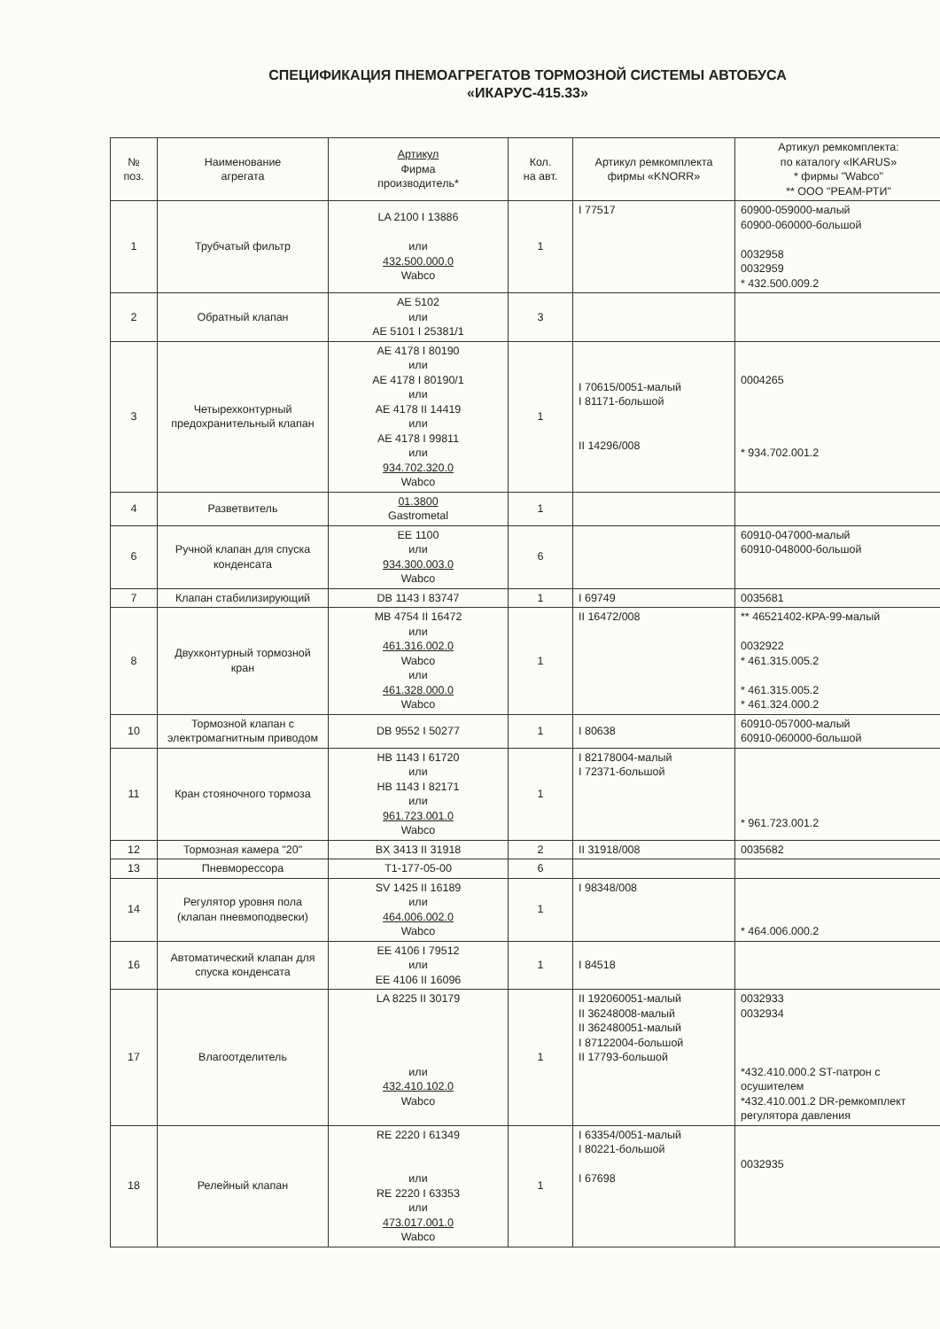СПЕЦИФИКАЦИЯ ПНЕМОАГРЕГАТОВ ТОРМОЗНОЙ СИСТЕМЫ АВТОБУСА
«ИКАРУС-415.33»
| № поз. | Наименование агрегата | Артикул Фирма производитель* | Кол. на авт. | Артикул ремкомплекта фирмы «KNORR» | Артикул ремкомплекта: по каталогу «IKARUS» * фирмы "Wabco" ** ООО "РЕАМ-РТИ" |
| --- | --- | --- | --- | --- | --- |
| 1 | Трубчатый фильтр | LA 2100 I 13886 или 432.500.000.0 Wabco | 1 | I 77517 | 60900-059000-малый 60900-060000-большой 0032958 0032959 * 432.500.009.2 |
| 2 | Обратный клапан | AE 5102 или AE 5101 I 25381/1 | 3 | | |
| 3 | Четырехконтурный предохранительный клапан | AE 4178 I 80190 или AE 4178 I 80190/1 или AE 4178 II 14419 или AE 4178 I 99811 или 934.702.320.0 Wabco | 1 | I 70615/0051-малый I 81171-большой II 14296/008 | 0004265 * 934.702.001.2 |
| 4 | Разветвитель | 01.3800 Gastrometal | 1 | | |
| 6 | Ручной клапан для спуска конденсата | EE 1100 или 934.300.003.0 Wabco | 6 | | 60910-047000-малый 60910-048000-большой |
| 7 | Клапан стабилизирующий | DB 1143 I 83747 | 1 | I 69749 | 0035681 |
| 8 | Двухконтурный тормозной кран | MB 4754 II 16472 или 461.316.002.0 Wabco или 461.328.000.0 Wabco | 1 | II 16472/008 | ** 46521402-КРА-99-малый 0032922 * 461.315.005.2 * 461.315.005.2 * 461.324.000.2 |
| 10 | Тормозной клапан с электромагнитным приводом | DB 9552 I 50277 | 1 | I 80638 | 60910-057000-малый 60910-060000-большой |
| 11 | Кран стояночного тормоза | HB 1143 I 61720 или HB 1143 I 82171 или 961.723.001.0 Wabco | 1 | I 82178004-малый I 72371-большой | * 961.723.001.2 |
| 12 | Тормозная камера "20" | BX 3413 II 31918 | 2 | II 31918/008 | 0035682 |
| 13 | Пневморессора | T1-177-05-00 | 6 | | |
| 14 | Регулятор уровня пола (клапан пневмоподвески) | SV 1425 II 16189 или 464.006.002.0 Wabco | 1 | I 98348/008 | * 464.006.000.2 |
| 16 | Автоматический клапан для спуска конденсата | EE 4106 I 79512 или EE 4106 II 16096 | 1 | I 84518 | |
| 17 | Влагоотделитель | LA 8225 II 30179 или 432.410.102.0 Wabco | 1 | II 192060051-малый II 36248008-малый II 362480051-малый I 87122004-большой II 17793-большой | 0032933 0032934 *432.410.000.2 ST-патрон с осушителем *432.410.001.2 DR-ремкомплект регулятора давления |
| 18 | Релейный клапан | RE 2220 I 61349 или RE 2220 I 63353 или 473.017.001.0 Wabco | 1 | I 63354/0051-малый I 80221-большой I 67698 | 0032935 |